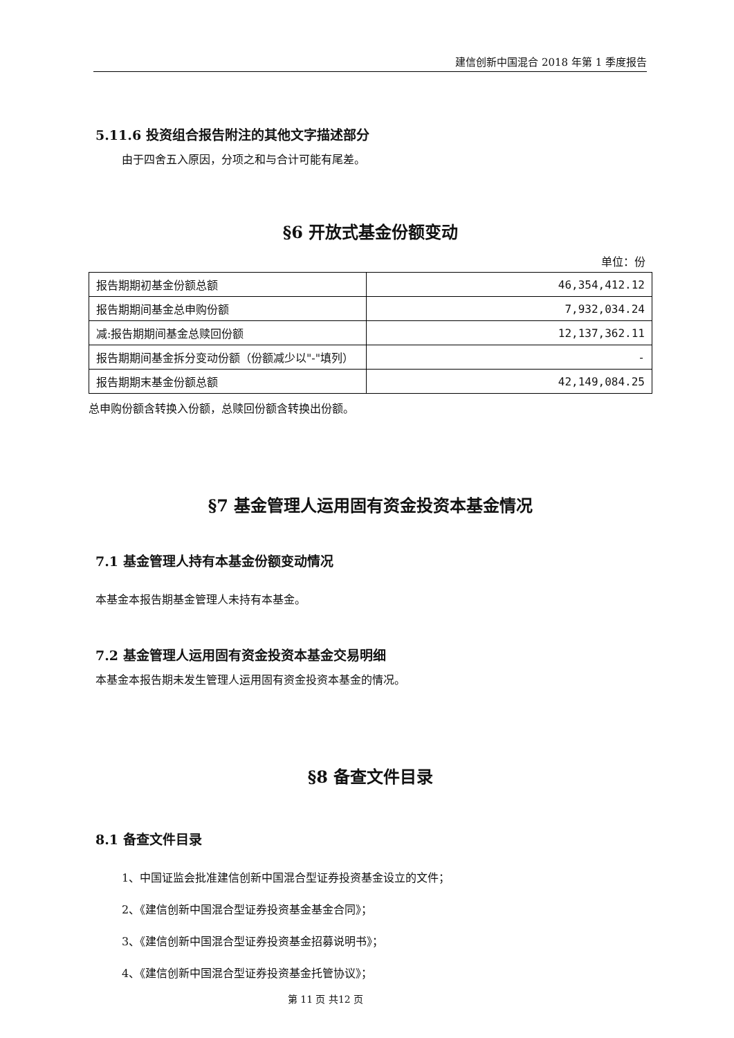建信创新中国混合 2018 年第 1 季度报告
5.11.6 投资组合报告附注的其他文字描述部分
由于四舍五入原因，分项之和与合计可能有尾差。
§6 开放式基金份额变动
单位：份
| 报告期期初基金份额总额 | 46,354,412.12 |
| 报告期期间基金总申购份额 | 7,932,034.24 |
| 减:报告期期间基金总赎回份额 | 12,137,362.11 |
| 报告期期间基金拆分变动份额（份额减少以"-"填列） | - |
| 报告期期末基金份额总额 | 42,149,084.25 |
总申购份额含转换入份额，总赎回份额含转换出份额。
§7 基金管理人运用固有资金投资本基金情况
7.1 基金管理人持有本基金份额变动情况
本基金本报告期基金管理人未持有本基金。
7.2 基金管理人运用固有资金投资本基金交易明细
本基金本报告期未发生管理人运用固有资金投资本基金的情况。
§8 备查文件目录
8.1 备查文件目录
1、中国证监会批准建信创新中国混合型证券投资基金设立的文件；
2、《建信创新中国混合型证券投资基金基金合同》；
3、《建信创新中国混合型证券投资基金招募说明书》；
4、《建信创新中国混合型证券投资基金托管协议》；
第 11 页 共12 页